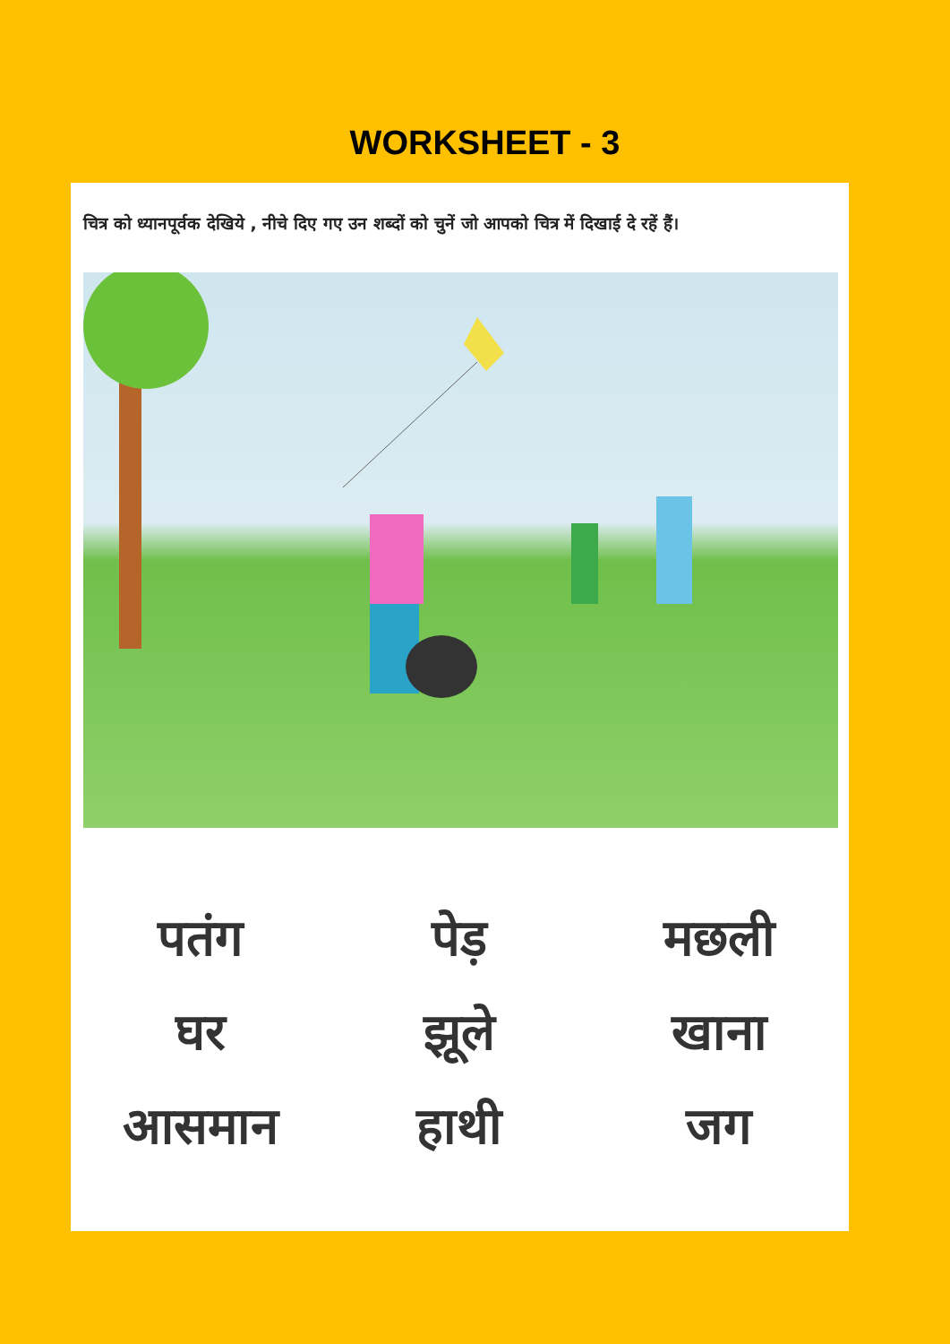WORKSHEET - 3
चित्र को ध्यानपूर्वक देखिये , नीचे दिए गए उन शब्दों को चुनें जो आपको चित्र में दिखाई दे रहें हैं।
पतंग
पेड़
मछली
घर
झूले
खाना
आसमान
हाथी
जग